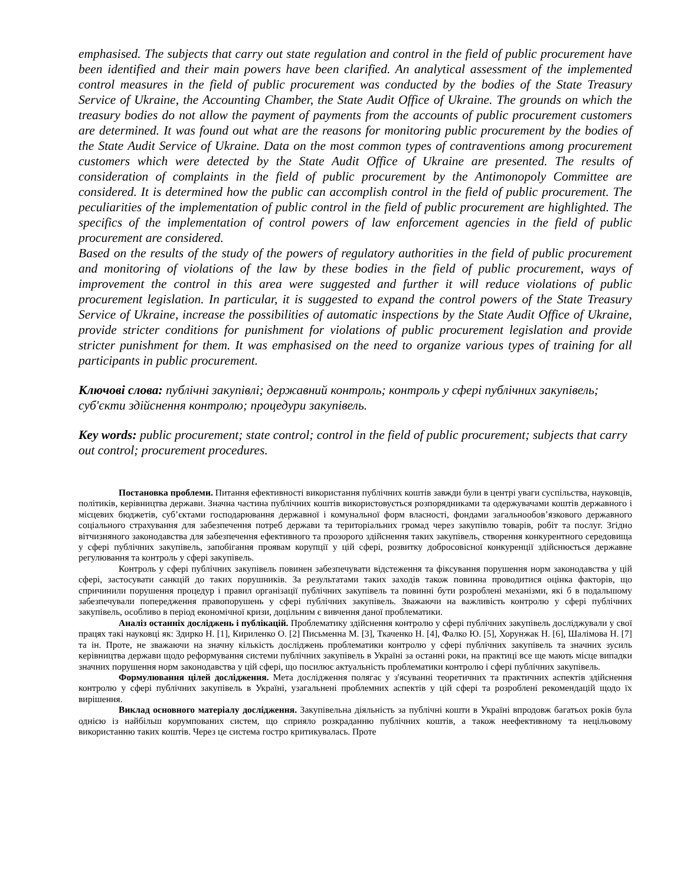emphasised. The subjects that carry out state regulation and control in the field of public procurement have been identified and their main powers have been clarified. An analytical assessment of the implemented control measures in the field of public procurement was conducted by the bodies of the State Treasury Service of Ukraine, the Accounting Chamber, the State Audit Office of Ukraine. The grounds on which the treasury bodies do not allow the payment of payments from the accounts of public procurement customers are determined. It was found out what are the reasons for monitoring public procurement by the bodies of the State Audit Service of Ukraine. Data on the most common types of contraventions among procurement customers which were detected by the State Audit Office of Ukraine are presented. The results of consideration of complaints in the field of public procurement by the Antimonopoly Committee are considered. It is determined how the public can accomplish control in the field of public procurement. The peculiarities of the implementation of public control in the field of public procurement are highlighted. The specifics of the implementation of control powers of law enforcement agencies in the field of public procurement are considered.
Based on the results of the study of the powers of regulatory authorities in the field of public procurement and monitoring of violations of the law by these bodies in the field of public procurement, ways of improvement the control in this area were suggested and further it will reduce violations of public procurement legislation. In particular, it is suggested to expand the control powers of the State Treasury Service of Ukraine, increase the possibilities of automatic inspections by the State Audit Office of Ukraine, provide stricter conditions for punishment for violations of public procurement legislation and provide stricter punishment for them. It was emphasised on the need to organize various types of training for all participants in public procurement.
Ключові слова: публічні закупівлі; державний контроль; контроль у сфері публічних закупівель; суб'єкти здійснення контролю; процедури закупівель.
Key words: public procurement; state control; control in the field of public procurement; subjects that carry out control; procurement procedures.
Постановка проблеми. Питання ефективності використання публічних коштів завжди були в центрі уваги суспільства, науковців, політиків, керівництва держави. Значна частина публічних коштів використовується розпорядниками та одержувачами коштів державного і місцевих бюджетів, суб’єктами господарювання державної і комунальної форм власності, фондами загальнообов’язкового державного соціального страхування для забезпечення потреб держави та територіальних громад через закупівлю товарів, робіт та послуг. Згідно вітчизняного законодавства для забезпечення ефективного та прозорого здійснення таких закупівель, створення конкурентного середовища у сфері публічних закупівель, запобігання проявам корупції у цій сфері, розвитку добросовісної конкуренції здійснюється державне регулювання та контроль у сфері закупівель.
Контроль у сфері публічних закупівель повинен забезпечувати відстеження та фіксування порушення норм законодавства у цій сфері, застосувати санкцій до таких порушників. За результатами таких заходів також повинна проводитися оцінка факторів, що спричинили порушення процедур і правил організації публічних закупівель та повинні бути розроблені механізми, які б в подальшому забезпечували попередження правопорушень у сфері публічних закупівель. Зважаючи на важливість контролю у сфері публічних закупівель, особливо в період економічної кризи, доцільним є вивчення даної проблематики.
Аналіз останніх досліджень і публікацій. Проблематику здійснення контролю у сфері публічних закупівель досліджували у свої працях такі науковці як: Здирко Н. [1], Кириленко О. [2] Письменна М. [3], Ткаченко Н. [4], Фалко Ю. [5], Хорунжак Н. [6], Шалімова Н. [7] та ін. Проте, не зважаючи на значну кількість досліджень проблематики контролю у сфері публічних закупівель та значних зусиль керівництва держави щодо реформування системи публічних закупівель в Україні за останні роки, на практиці все ще мають місце випадки значних порушення норм законодавства у цій сфері, що посилює актуальність проблематики контролю і сфері публічних закупівель.
Формулювання цілей дослідження. Мета дослідження полягає у з'ясуванні теоретичних та практичних аспектів здійснення контролю у сфері публічних закупівель в Україні, узагальнені проблемних аспектів у цій сфері та розроблені рекомендацій щодо їх вирішення.
Виклад основного матеріалу дослідження. Закупівельна діяльність за публічні кошти в Україні впродовж багатьох років була однією із найбільш корумпованих систем, що сприяло розкраданню публічних коштів, а також неефективному та нецільовому використанню таких коштів. Через це система гостро критикувалась. Проте